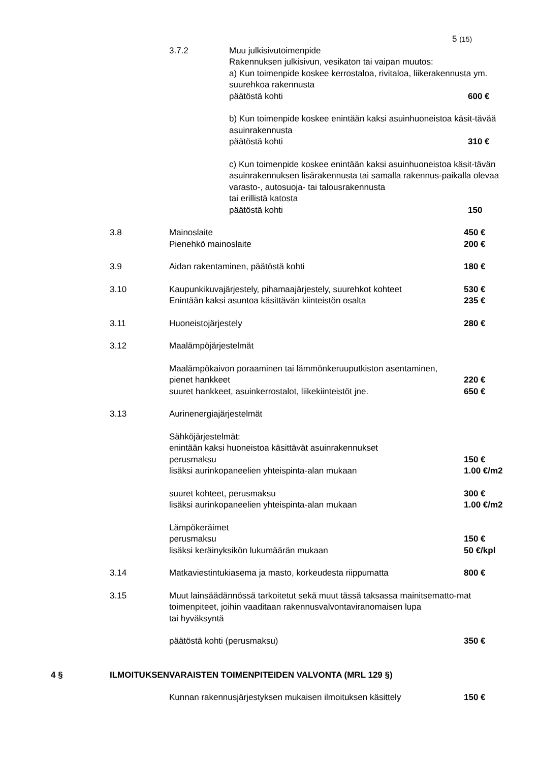5 (15)
3.7.2 Muu julkisivutoimenpide
Rakennuksen julkisivun, vesikaton tai vaipan muutos:
a) Kun toimenpide koskee kerrostaloa, rivitaloa, liikerakennusta ym. suurehkoa rakennusta
päätöstä kohti 600 €
b) Kun toimenpide koskee enintään kaksi asuinhuoneistoa käsit-tävää asuinrakennusta
päätöstä kohti 310 €
c) Kun toimenpide koskee enintään kaksi asuinhuoneistoa käsit-tävän asuinrakennuksen lisärakennusta tai samalla rakennus-paikalla olevaa varasto-, autosuoja- tai talousrakennusta
tai erillistä katosta
päätöstä kohti 150
3.8 Mainoslaite
Pienehkö mainoslaite
450 €
200 €
3.9 Aidan rakentaminen, päätöstä kohti 180 €
3.10 Kaupunkikuvajärjestely, pihamaajärjestely, suurehkot kohteet
Enintään kaksi asuntoa käsittävän kiinteistön osalta
530 €
235 €
3.11 Huoneistojärjestely 280 €
3.12 Maalämpöjärjestelmät
Maalämpökaivon poraaminen tai lämmönkeruuputkiston asentaminen,
pienet hankkeet
suuret hankkeet, asuinkerrostalot, liikekiinteistöt jne.
220 €
650 €
3.13 Aurinenergiajärjestelmät
Sähköjärjestelmät:
enintään kaksi huoneistoa käsittävät asuinrakennukset
perusmaksu
lisäksi aurinkopaneelien yhteispinta-alan mukaan
150 €
1.00 €/m2
suuret kohteet, perusmaksu
lisäksi aurinkopaneelien yhteispinta-alan mukaan
300 €
1.00 €/m2
Lämpökeräimet
perusmaksu
lisäksi keräinyksikön lukumäärän mukaan
150 €
50 €/kpl
3.14 Matkaviestintukiasema ja masto, korkeudesta riippumatta 800 €
3.15 Muut lainsäädännössä tarkoitetut sekä muut tässä taksassa mainitsematto-mat toimenpiteet, joihin vaaditaan rakennusvalvontaviranomaisen lupa
tai hyväksyntä
päätöstä kohti (perusmaksu) 350 €
4 § ILMOITUKSENVARAISTEN TOIMENPITEIDEN VALVONTA (MRL 129 §)
Kunnan rakennusjärjestyksen mukaisen ilmoituksen käsittely
150 €